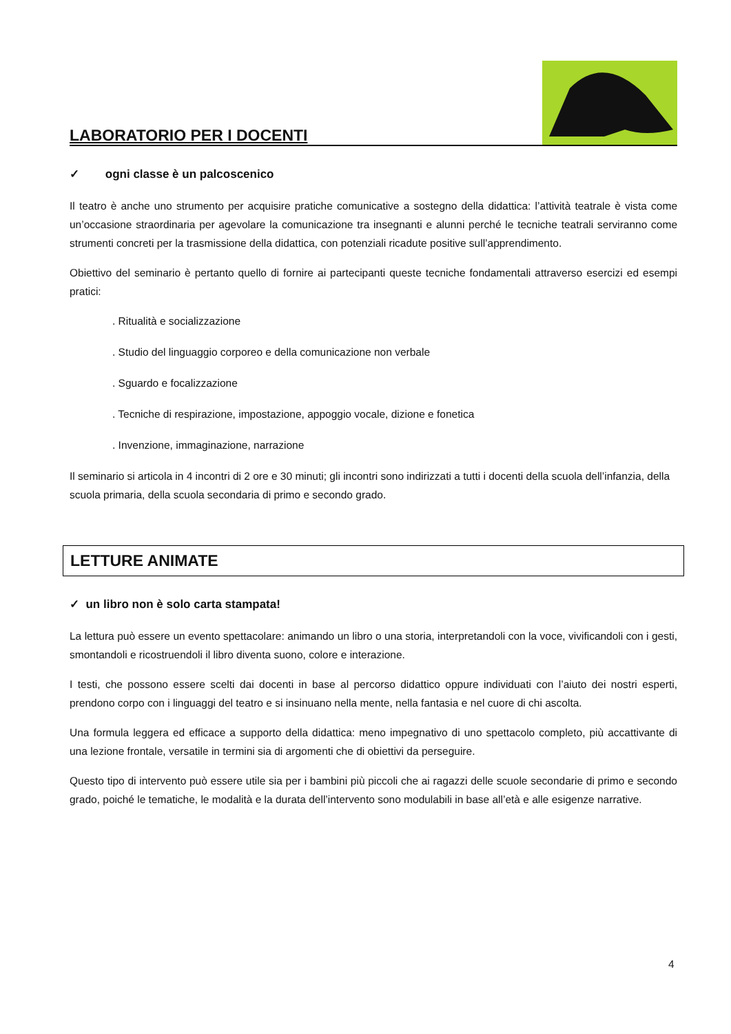LABORATORIO PER I DOCENTI
✓ ogni classe è un palcoscenico
Il teatro è anche uno strumento per acquisire pratiche comunicative a sostegno della didattica: l’attività teatrale è vista come un’occasione straordinaria per agevolare la comunicazione tra insegnanti e alunni perché le tecniche teatrali serviranno come strumenti concreti per la trasmissione della didattica, con potenziali ricadute positive sull’apprendimento.
Obiettivo del seminario è pertanto quello di fornire ai partecipanti queste tecniche fondamentali attraverso esercizi ed esempi pratici:
. Ritualità e socializzazione
. Studio del linguaggio corporeo e della comunicazione non verbale
. Sguardo e focalizzazione
. Tecniche di respirazione, impostazione, appoggio vocale, dizione e fonetica
. Invenzione, immaginazione, narrazione
Il seminario si articola in 4 incontri di 2 ore e 30 minuti; gli incontri sono indirizzati a tutti i docenti della scuola dell’infanzia, della scuola primaria, della scuola secondaria di primo e secondo grado.
LETTURE ANIMATE
✓ un libro non è solo carta stampata!
La lettura può essere un evento spettacolare: animando un libro o una storia, interpretandoli con la voce, vivificandoli con i gesti, smontandoli e ricostruendoli il libro diventa suono, colore e interazione.
I testi, che possono essere scelti dai docenti in base al percorso didattico oppure individuati con l’aiuto dei nostri esperti, prendono corpo con i linguaggi del teatro e si insinuano nella mente, nella fantasia e nel cuore di chi ascolta.
Una formula leggera ed efficace a supporto della didattica: meno impegnativo di uno spettacolo completo, più accattivante di una lezione frontale, versatile in termini sia di argomenti che di obiettivi da perseguire.
Questo tipo di intervento può essere utile sia per i bambini più piccoli che ai ragazzi delle scuole secondarie di primo e secondo grado, poiché le tematiche, le modalità e la durata dell’intervento sono modulabili in base all’età e alle esigenze narrative.
4